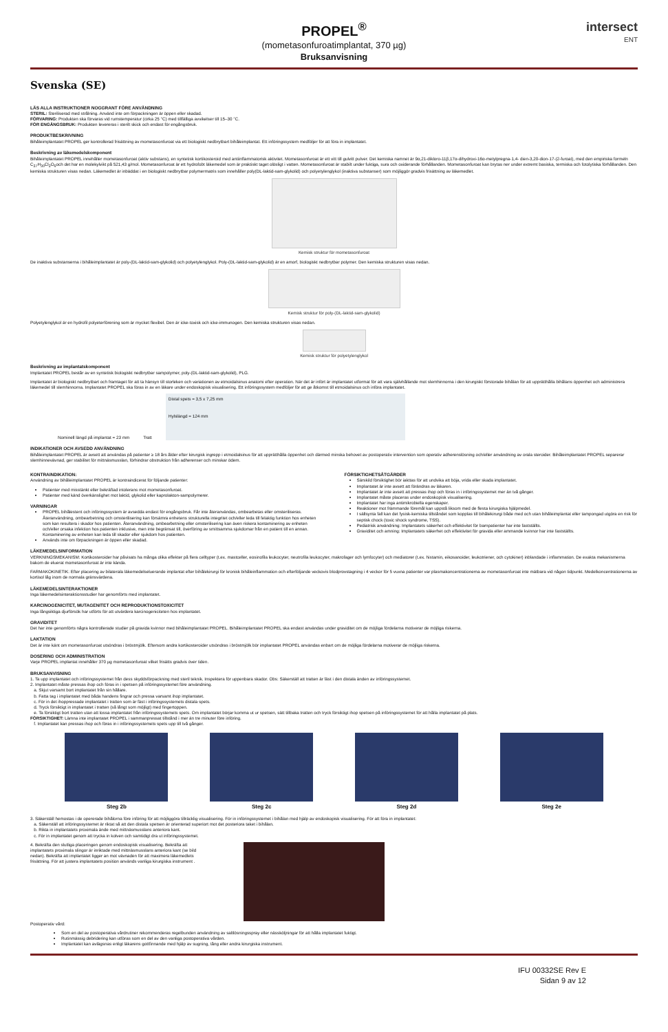PROPEL<sup>®</sup>
(mometasonfuroatimplantat, 370 µg)
Bruksanvisning
intersect
ENT
Svenska (SE)
LÄS ALLA INSTRUKTIONER NOGGRANT FÖRE ANVÄNDNING
STERIL: Steriliserad med strålning. Använd inte om förpackningen är öppen eller skadad.
FÖRVARING: Produkten ska förvaras vid rumstemperatur (cirka 25 °C) med tillfälliga avvikelser till 15–30 °C.
FÖR ENGÅNGSBRUK: Produkten levereras i sterilt skick och endast för engångsbruk.
PRODUKTBESKRIVNING
Bihåleimplantatet PROPEL ger kontrollerad frisättning av mometasonfuroat via ett biologiskt nedbrytbart bihåleimplantat. Ett införingssystem medföljer för att föra in implantatet.
Beskrivning av läkemedelskomponent
Bihåleimplantatet PROPEL innehåller mometasonfuroat (aktiv substans), en syntetisk kortikosteroid med antiinflammatorisk aktivitet. Mometasonfuroat är ett vitt till gulvitt pulver. Det kemiska namnet är 9α,21-dikloro-11β,17α-dihydroxi-16α-metylpregna-1,4- dien-3,20-dion-17-(2-furoat), med den empiriska formeln C<sub>27</sub>H<sub>30</sub>Cl<sub>2</sub>O<sub>6</sub>och det har en molekylvikt på 521,43 g/mol. Mometasonfuroat är ett hydrofobt läkemedel som är praktiskt taget olösligt i vatten. Mometasonfuroat är stabilt under fuktiga, sura och oxiderande förhållanden. Mometasonfuroat kan brytas ner under extremt basiska, termiska och fotolytiska förhållanden. Den kemiska strukturen visas nedan. Läkemedlet är inbäddat i en biologiskt nedbrytbar polymermatris som innehåller poly(DL-laktid-sam-glykolid) och polyetylenglykol (inaktiva substanser) som möjliggör gradvis frisättning av läkemedlet.
Kemisk struktur för mometasonfuroat
De inaktiva substanserna i bihåleimplantatet är poly-(DL-laktid-sam-glykolid) och polyetylenglykol. Poly-(DL-laktid-sam-glykolid) är en amorf, biologiskt nedbrytbar polymer. Den kemiska strukturen visas nedan.
Kemisk struktur för poly-(DL-laktid-sam-glykolid)
Polyetylenglykol är en hydrofil polyeterförening som är mycket flexibel. Den är icke-toxisk och icke-immunogen. Den kemiska strukturen visas nedan.
Kemisk struktur för polyetylenglykol
Beskrivning av implantatskomponent
Implantatet PROPEL består av en syntetisk biologiskt nedbrytbar sampolymer, poly-(DL-laktid-sam-glykolid), PLG.
Implantatet är biologiskt nedbrytbart och framtaget för att ta hänsyn till storleken och variationen av etmoidalsinus anatomi efter operation. När det är infört är implantatet utformat för att vara självhållande mot slemhinnorna i den kirurgiskt förstorade bihålan för att upprätthålla bihålans öppenhet och administrera läkemedel till slemhinnorna. Implantatet PROPEL ska föras in av en läkare under endoskopisk visualisering. Ett införingssystem medföljer för att ge åtkomst till etmoidalsinus och införa implantatet.
Nominell längd på implantat = 23 mm
Tratt
Distal spets = 3,5 x 7,25 mm
Hylslängd = 124 mm
INDIKATIONER OCH AVSEDD ANVÄNDNING
Bihåleimplantatet PROPEL är avsett att användas på patienter ≥ 18 års ålder efter kirurgisk ingrepp i etmoidalsinus för att upprätthålla öppenhet och därmed minska behovet av postoperativ intervention som operativ adherenslösning och/eller användning av orala steroider. Bihåleimplantatet PROPEL separerar slemhinnevävnad, ger stabilitet för mittnäsmusslan, förhindrar obstruktion från adherenser och minskar ödem.
KONTRAINDIKATION:
Användning av bihåleimplantatet PROPEL är kontraindicerat för följande patienter:
Patienter med misstänkt eller bekräftad intolerans mot mometasonfuroat.
Patienter med känd överkänslighet mot laktid, glykolid eller kaprolakton-sampolymerer.
VARNINGAR
PROPEL bihålestent och införingssystem är avsedda endast för engångsbruk. Får inte återanvändas, ombearbetas eller omsteriliseras. Återanvändning, ombearbetning och omsterilisering kan försämra enhetens strukturella integritet och/eller leda till felaktig funktion hos enheten som kan resultera i skador hos patienten. Återanvändning, ombearbetning eller omsterilisering kan även riskera kontaminering av enheten och/eller orsaka infektion hos patienten inklusive, men inte begränsat till, överföring av smittsamma sjukdomar från en patient till en annan. Kontaminering av enheten kan leda till skador eller sjukdom hos patienten.
Används inte om förpackningen är öppen eller skadad.
FÖRSIKTIGHETSÅTGÄRDER
Särskild försiktighet bör iakttas för att undvika att böja, vrida eller skada implantatet.
Implantatet är inte avsett att förändras av läkaren.
Implantatet är inte avsett att pressas ihop och föras in i införingssystemet mer än två gånger.
Implantatet måste placeras under endoskopisk visualisering.
Implantatet har inga antimikrobiella egenskaper.
Reaktioner mot främmande föremål kan uppstå liksom med de flesta kirurgiska hjälpmedel.
I sällsynta fall kan det fysisk-kemiska tillståndet som kopplas till bihålekirurgi både med och utan bihåleimplantat eller tampongad utgöra en risk för septisk chock (toxic shock syndrome, TSS).
Pediatrisk användning: Implantatets säkerhet och effektivitet för barnpatienter har inte fastställts.
Graviditet och amning: Implantatets säkerhet och effektivitet för gravida eller ammande kvinnor har inte fastställts.
LÄKEMEDELSINFORMATION
VERKNINGSMEKANISM: Kortikosteroider har påvisats ha många olika effekter på flera celltyper (t.ex. mastceller, eosinofila leukocyter, neutrofila leukocyter, makrofager och lymfocyter) och mediatorer (t.ex. histamin, eikosanoider, leukotriener, och cytokiner) inblandade i inflammation. De exakta mekanismerna bakom de eluerat mometasonfuroat är inte kända.
FARMAKOKINETIK: Efter placering av bilaterala läkemedelseluerande implantat efter bihålekirurgi för kronisk bihåleinflammation och efterföljande veckovis blodprovstagning i 4 veckor för 5 vuxna patienter var plasmakoncentrationerna av mometasonfuroat inte mätbara vid någon tidpunkt. Medelkoncentrationerna av kortisol låg inom de normala gränsvärdena.
LÄKEMEDELSINTERAKTIONER
Inga läkemedelsinteraktionsstudier har genomförts med implantatet.
KARCINOGENICITET, MUTAGENITET OCH REPRODUKTIONSTOXICITET
Inga långsiktiga djurförsök har utförts för att utvärdera karcinogeniciteten hos implantatet.
GRAVIDITET
Det har inte genomförts några kontrollerade studier på gravida kvinnor med bihåleimplantatet PROPEL. Bihåleimplantatet PROPEL ska endast användas under graviditet om de möjliga fördelarna motiverar de möjliga riskerna.
LAKTATION
Det är inte känt om mometasonfuroat utsöndras i bröstmjölk. Eftersom andra kortikosteroider utsöndras i bröstmjölk bör implantatet PROPEL användas enbart om de möjliga fördelarna motiverar de möjliga riskerna.
DOSERING OCH ADMINISTRATION
Varje PROPEL implantat innehåller 370 µg mometasonfuroat vilket frisätts gradvis över tiden.
BRUKSANVISNING
1. Ta upp implantatet och införingssystemet från dess skyddsförpackning med steril teknik. Inspektera för uppenbara skador. Obs: Säkerställ att tratten är fäst i den distala änden av införingssystemet.
2. Implantatet måste pressas ihop och föras in i spetsen på införingssystemet före användning.
a. Skjut varsamt bort implantatet från sin hållare.
b. Fatta tag i implantatet med båda handens fingrar och pressa varsamt ihop implantatet.
c. För in det ihoppressade implantatet i tratten som är fäst i införingssystemets distala spets.
d. Tryck försiktigt in implantatet i tratten (så långt som möjligt) med fingertoppen.
e. Ta försiktigt bort tratten utan att lossa implantatet från införingssystemets spets. Om implantatet börjar komma ut ur spetsen, sätt tillbaka tratten och tryck försiktigt ihop spetsen på införingssystemet för att hålla implantatet på plats.
FÖRSIKTIGHET: Lämna inte implantatet PROPEL i sammanpressat tillstånd i mer än tre minuter före införing.
f. Implantatet kan pressas ihop och föras in i införingssystemets spets upp till två gånger.
Steg 2b Steg 2c Steg 2d Steg 2e
3. Säkerställ hemostas i de opererade bihålorna före införing för att möjliggöra tillräcklig visualisering. För in införingssystemet i bihålan med hjälp av endoskopisk visualisering. För att föra in implantatet:
a. Säkerställ att införingssystemet är riktat så att den distala spetsen är orienterad superiort mot det posteriora taket i bihålan.
b. Rikta in implantatets proximala ände med mittnäsmusslans anteriora kant.
c. För in implantatet genom att trycka in kolven och samtidigt dra ut införingssystemet.
4. Bekräfta den slutliga placeringen genom endoskopisk visualisering. Bekräfta att implantatets proximala slingor är inriktade med mittnäsmusslans anteriora kant (se bild nedan). Bekräfta att implantatet ligger an mot vävnaden för att maximera läkemedlets frisättning. För att justera implantatets position används vanliga kirurgiska instrument .
Postoperativ vård:
Som en del av postoperativa vårdrutiner rekommenderas regelbunden användning av saltlösningsspray eller nässköljningar för att hålla implantatet fuktigt.
Rutinmässig debridering kan utföras som en del av den vanliga postoperativa vården.
Implantatet kan avlägsnas enligt läkarens gottfinnande med hjälp av sugning, tång eller andra kirurgiska instrument.
IFU 00332SE Rev E
Sidan 9 av 12